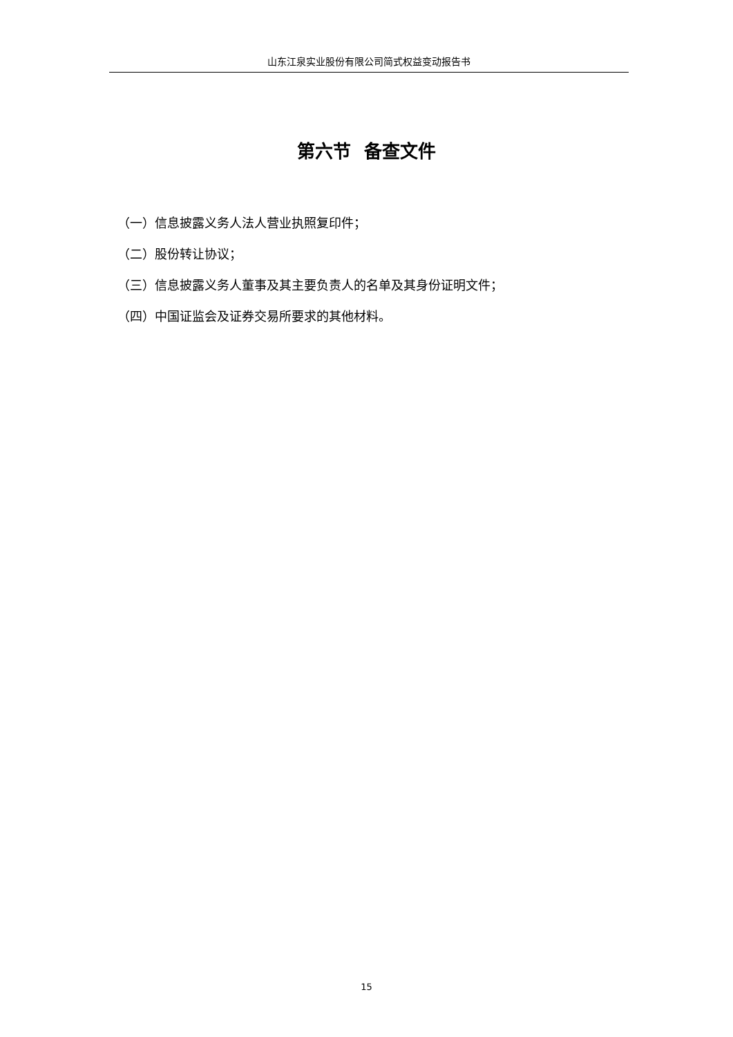山东江泉实业股份有限公司简式权益变动报告书
第六节 备查文件
（一）信息披露义务人法人营业执照复印件；
（二）股份转让协议；
（三）信息披露义务人董事及其主要负责人的名单及其身份证明文件；
（四）中国证监会及证券交易所要求的其他材料。
15